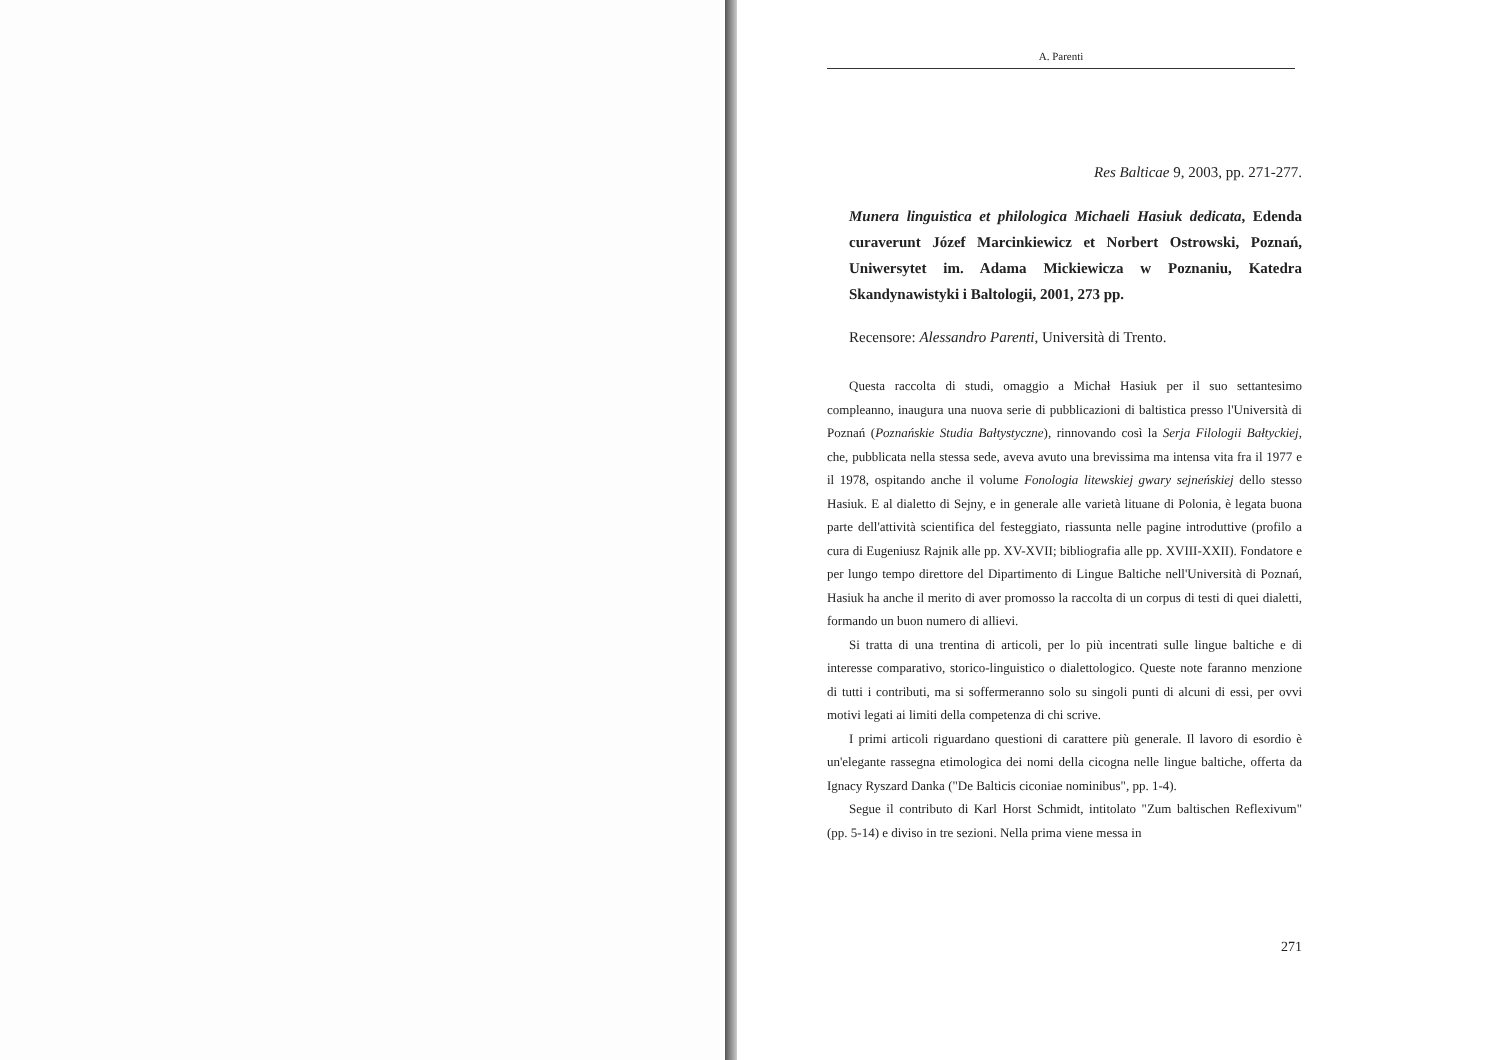A. Parenti
Res Balticae 9, 2003, pp. 271-277.
Munera linguistica et philologica Michaeli Hasiuk dedicata, Edenda curaverunt Józef Marcinkiewicz et Norbert Ostrowski, Poznań, Uniwersytet im. Adama Mickiewicza w Poznaniu, Katedra Skandynawistyki i Baltologii, 2001, 273 pp.
Recensore: Alessandro Parenti, Università di Trento.
Questa raccolta di studi, omaggio a Michał Hasiuk per il suo settantesimo compleanno, inaugura una nuova serie di pubblicazioni di baltistica presso l'Università di Poznań (Poznańskie Studia Bałtystyczne), rinnovando così la Serja Filologii Bałtyckiej, che, pubblicata nella stessa sede, aveva avuto una brevissima ma intensa vita fra il 1977 e il 1978, ospitando anche il volume Fonologia litewskiej gwary sejneńskiej dello stesso Hasiuk. E al dialetto di Sejny, e in generale alle varietà lituane di Polonia, è legata buona parte dell'attività scientifica del festeggiato, riassunta nelle pagine introduttive (profilo a cura di Eugeniusz Rajnik alle pp. XV-XVII; bibliografia alle pp. XVIII-XXII). Fondatore e per lungo tempo direttore del Dipartimento di Lingue Baltiche nell'Università di Poznań, Hasiuk ha anche il merito di aver promosso la raccolta di un corpus di testi di quei dialetti, formando un buon numero di allievi.
Si tratta di una trentina di articoli, per lo più incentrati sulle lingue baltiche e di interesse comparativo, storico-linguistico o dialettologico. Queste note faranno menzione di tutti i contributi, ma si soffermeranno solo su singoli punti di alcuni di essi, per ovvi motivi legati ai limiti della competenza di chi scrive.
I primi articoli riguardano questioni di carattere più generale. Il lavoro di esordio è un'elegante rassegna etimologica dei nomi della cicogna nelle lingue baltiche, offerta da Ignacy Ryszard Danka ("De Balticis ciconiae nominibus", pp. 1-4).
Segue il contributo di Karl Horst Schmidt, intitolato "Zum baltischen Reflexivum" (pp. 5-14) e diviso in tre sezioni. Nella prima viene messa in
271